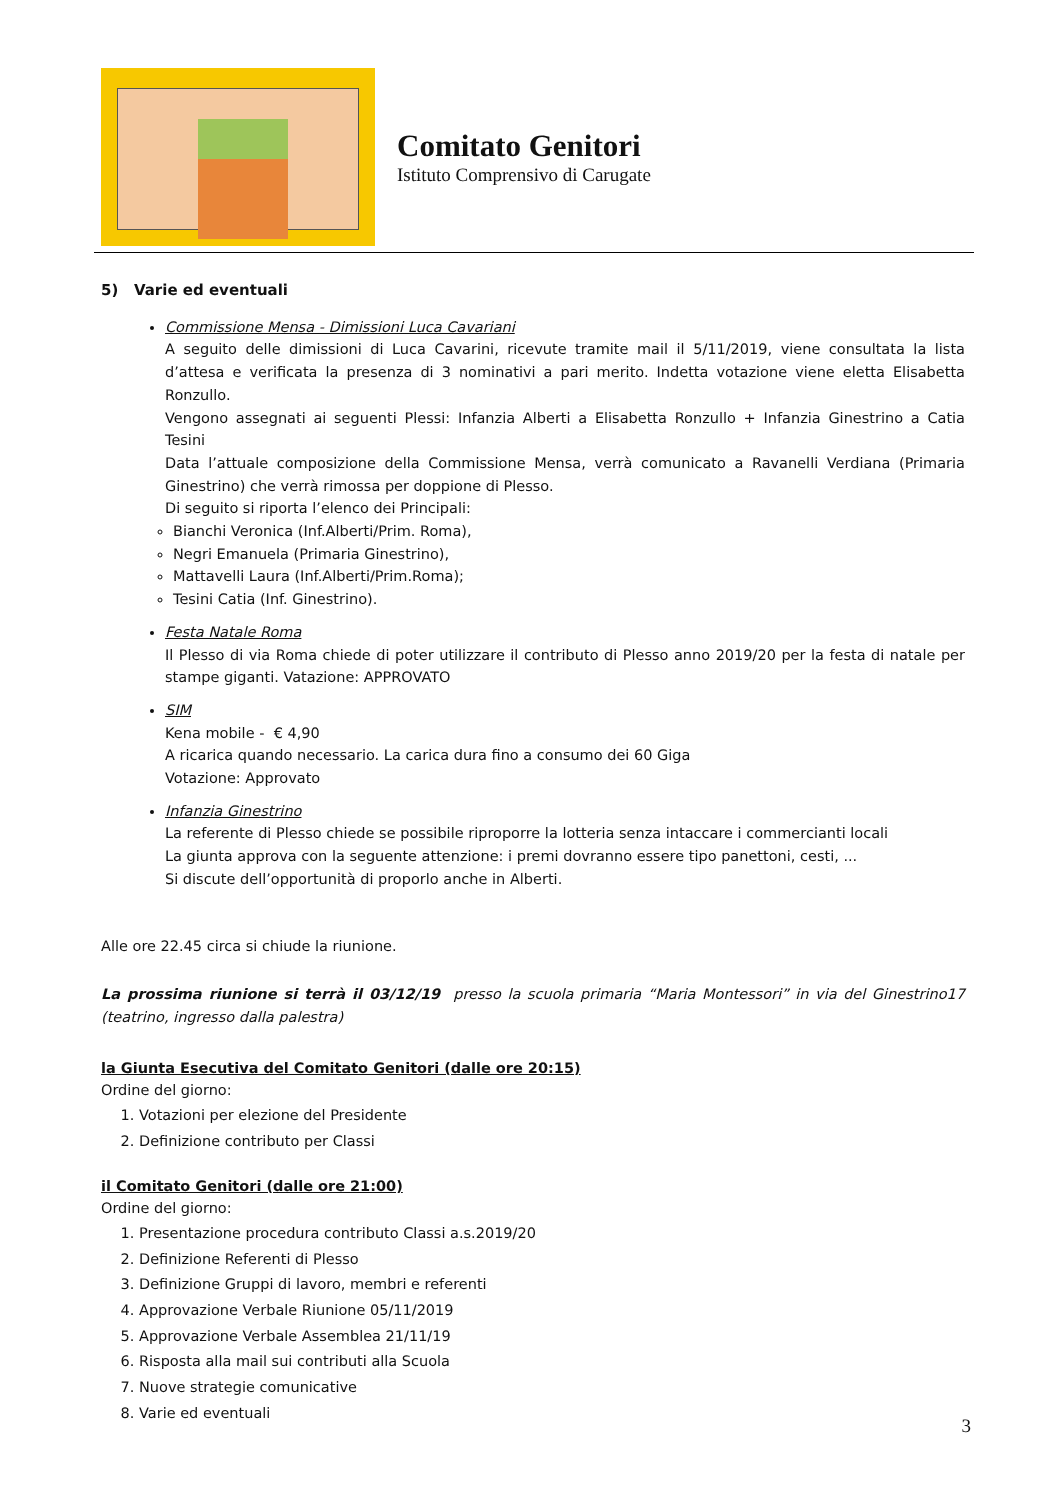Comitato Genitori
Istituto Comprensivo di Carugate
5) Varie ed eventuali
Commissione Mensa - Dimissioni Luca Cavariani
A seguito delle dimissioni di Luca Cavarini, ricevute tramite mail il 5/11/2019, viene consultata la lista d’attesa e verificata la presenza di 3 nominativi a pari merito. Indetta votazione viene eletta Elisabetta Ronzullo.
Vengono assegnati ai seguenti Plessi: Infanzia Alberti a Elisabetta Ronzullo + Infanzia Ginestrino a Catia Tesini
Data l’attuale composizione della Commissione Mensa, verrà comunicato a Ravanelli Verdiana (Primaria Ginestrino) che verrà rimossa per doppione di Plesso.
Di seguito si riporta l’elenco dei Principali:
Bianchi Veronica (Inf.Alberti/Prim. Roma),
Negri Emanuela (Primaria Ginestrino),
Mattavelli Laura (Inf.Alberti/Prim.Roma);
Tesini Catia (Inf. Ginestrino).
Festa Natale Roma
Il Plesso di via Roma chiede di poter utilizzare il contributo di Plesso anno 2019/20 per la festa di natale per stampe giganti. Vatazione: APPROVATO
SIM
Kena mobile - € 4,90
A ricarica quando necessario. La carica dura fino a consumo dei 60 Giga
Votazione: Approvato
Infanzia Ginestrino
La referente di Plesso chiede se possibile riproporre la lotteria senza intaccare i commercianti locali
La giunta approva con la seguente attenzione: i premi dovranno essere tipo panettoni, cesti, ...
Si discute dell’opportunità di proporlo anche in Alberti.
Alle ore 22.45 circa si chiude la riunione.
La prossima riunione si terrà il 03/12/19 presso la scuola primaria “Maria Montessori” in via del Ginestrino17 (teatrino, ingresso dalla palestra)
la Giunta Esecutiva del Comitato Genitori (dalle ore 20:15)
Ordine del giorno:
1. Votazioni per elezione del Presidente
2. Definizione contributo per Classi
il Comitato Genitori (dalle ore 21:00)
Ordine del giorno:
1. Presentazione procedura contributo Classi a.s.2019/20
2. Definizione Referenti di Plesso
3. Definizione Gruppi di lavoro, membri e referenti
4. Approvazione Verbale Riunione 05/11/2019
5. Approvazione Verbale Assemblea 21/11/19
6. Risposta alla mail sui contributi alla Scuola
7. Nuove strategie comunicative
8. Varie ed eventuali
3